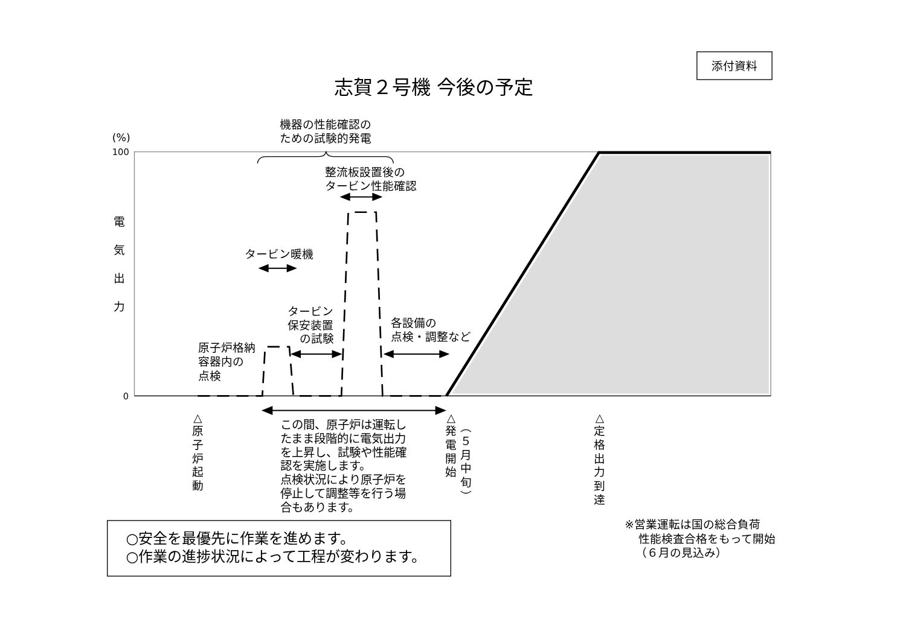添付資料
志賀２号機 今後の予定
機器の性能確認の
ための試験的発電
(%)
100
整流板設置後の
タービン性能確認
電
気
出
力
タービン暖機
タービン
保安装置
の試験
各設備の
点検・調整など
原子炉格納
容器内の
点検
0
△ 原 子 炉 起 動
△ 発 電 開 始
︵ ５ 月 中 旬 ︶
△ 定 格 出 力 到 達
この間、原子炉は運転し
たまま段階的に電気出力
を上昇し、試験や性能確
認を実施します。
点検状況により原子炉を
停止して調整等を行う場
合もあります。
○安全を最優先に作業を進めます。
○作業の進捗状況によって工程が変わります。
※営業運転は国の総合負荷
性能検査合格をもって開始
（６月の見込み）